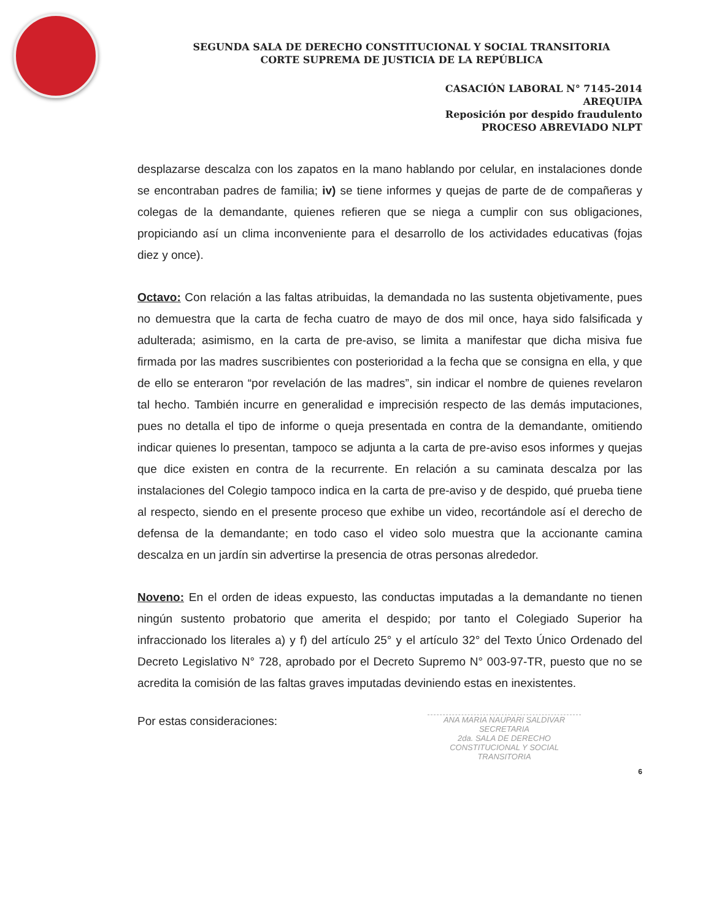SEGUNDA SALA DE DERECHO CONSTITUCIONAL Y SOCIAL TRANSITORIA
CORTE SUPREMA DE JUSTICIA DE LA REPÚBLICA
CASACIÓN LABORAL N° 7145-2014
AREQUIPA
Reposición por despido fraudulento
PROCESO ABREVIADO NLPT
desplazarse descalza con los zapatos en la mano hablando por celular, en instalaciones donde se encontraban padres de familia; iv) se tiene informes y quejas de parte de de compañeras y colegas de la demandante, quienes refieren que se niega a cumplir con sus obligaciones, propiciando así un clima inconveniente para el desarrollo de los actividades educativas (fojas diez y once).
Octavo: Con relación a las faltas atribuidas, la demandada no las sustenta objetivamente, pues no demuestra que la carta de fecha cuatro de mayo de dos mil once, haya sido falsificada y adulterada; asimismo, en la carta de pre-aviso, se limita a manifestar que dicha misiva fue firmada por las madres suscribientes con posterioridad a la fecha que se consigna en ella, y que de ello se enteraron “por revelación de las madres”, sin indicar el nombre de quienes revelaron tal hecho. También incurre en generalidad e imprecisión respecto de las demás imputaciones, pues no detalla el tipo de informe o queja presentada en contra de la demandante, omitiendo indicar quienes lo presentan, tampoco se adjunta a la carta de pre-aviso esos informes y quejas que dice existen en contra de la recurrente. En relación a su caminata descalza por las instalaciones del Colegio tampoco indica en la carta de pre-aviso y de despido, qué prueba tiene al respecto, siendo en el presente proceso que exhibe un video, recortándole así el derecho de defensa de la demandante; en todo caso el video solo muestra que la accionante camina descalza en un jardín sin advertirse la presencia de otras personas alrededor.
Noveno: En el orden de ideas expuesto, las conductas imputadas a la demandante no tienen ningún sustento probatorio que amerita el despido; por tanto el Colegiado Superior ha infraccionado los literales a) y f) del artículo 25° y el artículo 32° del Texto Único Ordenado del Decreto Legislativo N° 728, aprobado por el Decreto Supremo N° 003-97-TR, puesto que no se acredita la comisión de las faltas graves imputadas deviniendo estas en inexistentes.
Por estas consideraciones:
ANA MARIA NAUPARI SALDIVAR
SECRETARIA
2da. SALA DE DERECHO
CONSTITUCIONAL Y SOCIAL TRANSITORIA
6